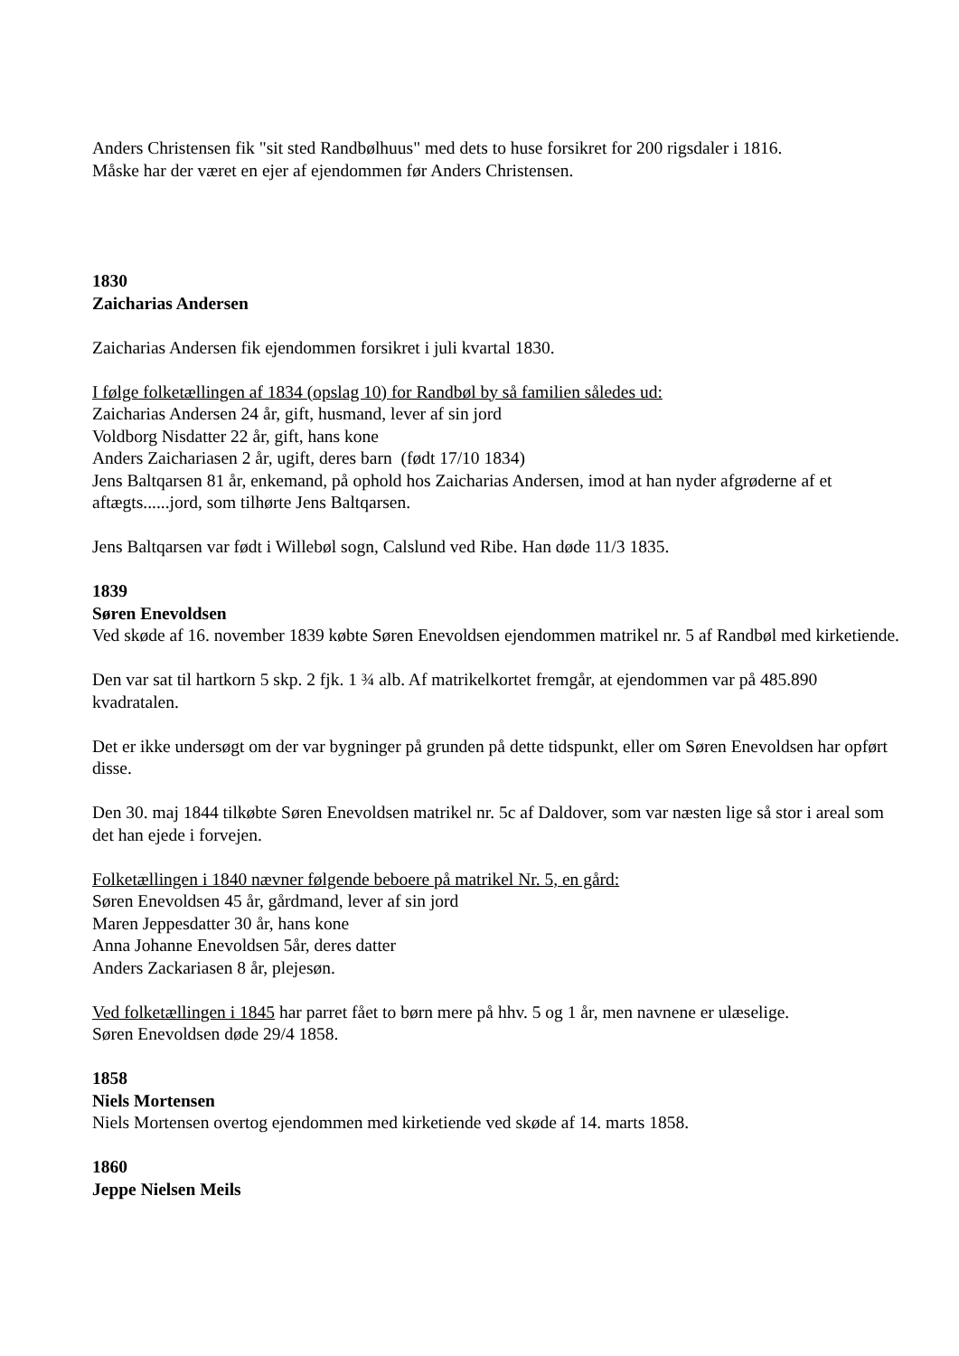Anders Christensen fik "sit sted Randbølhuus" med dets to huse forsikret for 200 rigsdaler i 1816.
Måske har der været en ejer af ejendommen før Anders Christensen.
1830
Zaicharias Andersen
Zaicharias Andersen fik ejendommen forsikret i juli kvartal 1830.
I følge folketællingen af 1834 (opslag 10) for Randbøl by så familien således ud:
Zaicharias Andersen 24 år, gift, husmand, lever af sin jord
Voldborg Nisdatter 22 år, gift, hans kone
Anders Zaichariasen 2 år, ugift, deres barn (født 17/10 1834)
Jens Baltqarsen 81 år, enkemand, på ophold hos Zaicharias Andersen, imod at han nyder afgrøderne af et aftægts......jord, som tilhørte Jens Baltqarsen.
Jens Baltqarsen var født i Willebøl sogn, Calslund ved Ribe. Han døde 11/3 1835.
1839
Søren Enevoldsen
Ved skøde af 16. november 1839 købte Søren Enevoldsen ejendommen matrikel nr. 5 af Randbøl med kirketiende.
Den var sat til hartkorn 5 skp. 2 fjk. 1 ¾ alb. Af matrikelkortet fremgår, at ejendommen var på 485.890 kvadratalen.
Det er ikke undersøgt om der var bygninger på grunden på dette tidspunkt, eller om Søren Enevoldsen har opført disse.
Den 30. maj 1844 tilkøbte Søren Enevoldsen matrikel nr. 5c af Daldover, som var næsten lige så stor i areal som det han ejede i forvejen.
Folketællingen i 1840 nævner følgende beboere på matrikel Nr. 5, en gård:
Søren Enevoldsen 45 år, gårdmand, lever af sin jord
Maren Jeppesdatter 30 år, hans kone
Anna Johanne Enevoldsen 5år, deres datter
Anders Zackariasen 8 år, plejesøn.
Ved folketællingen i 1845 har parret fået to børn mere på hhv. 5 og 1 år, men navnene er ulæselige.
Søren Enevoldsen døde 29/4 1858.
1858
Niels Mortensen
Niels Mortensen overtog ejendommen med kirketiende ved skøde af 14. marts 1858.
1860
Jeppe Nielsen Meils